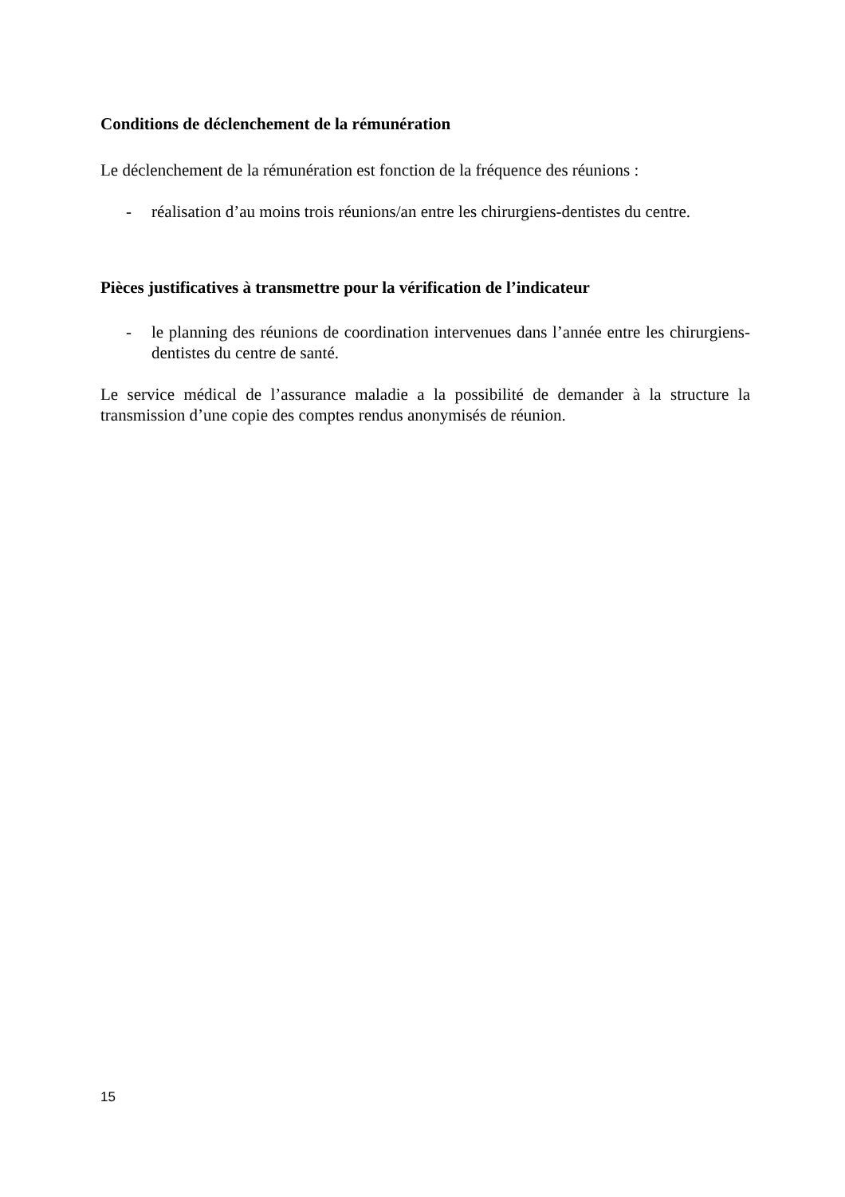Conditions de déclenchement de la rémunération
Le déclenchement de la rémunération est fonction de la fréquence des réunions :
- réalisation d’au moins trois réunions/an entre les chirurgiens-dentistes du centre.
Pièces justificatives à transmettre pour la vérification de l’indicateur
- le planning des réunions de coordination intervenues dans l’année entre les chirurgiens-dentistes du centre de santé.
Le service médical de l’assurance maladie a la possibilité de demander à la structure la transmission d’une copie des comptes rendus anonymisés de réunion.
15